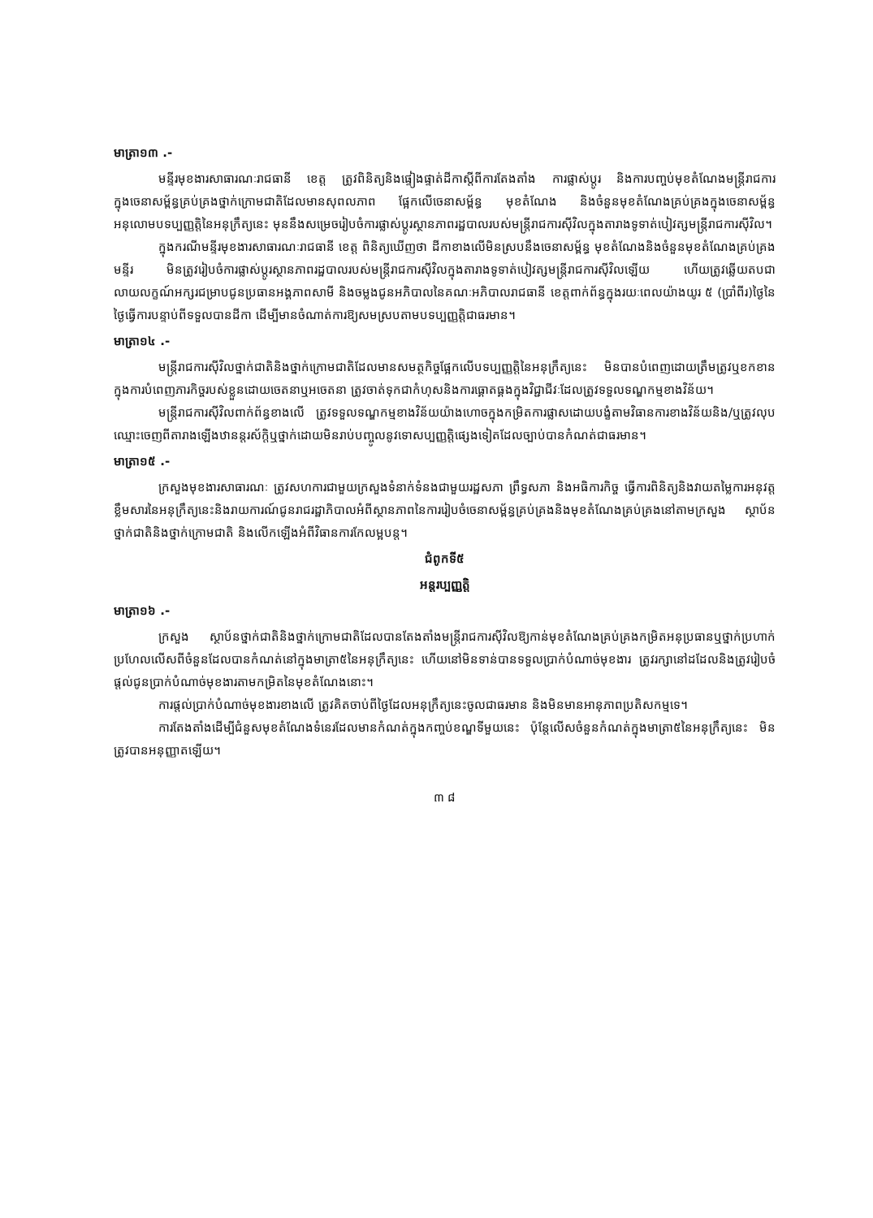មាត្រា១៣ .-
មន្ទីរមុខងារសាធារណៈរាជធានី ខេត្ត ត្រូវពិនិត្យនិងផ្ទៀងផ្ទាត់ដីកាស្តីពីការតែងតាំង ការផ្លាស់ប្តូរ និងការបញ្ចប់មុខតំណែងមន្ត្រីរាជការក្នុងចេនាសម្ព័ន្ធគ្រប់គ្រងថ្នាក់ក្រោមជាតិដែលមានសុពលភាព ផ្អែកលើចេនាសម្ព័ន្ធ មុខតំណែង និងចំនួនមុខតំណែងគ្រប់គ្រងក្នុងចេនាសម្ព័ន្ធអនុលោមបទប្បញ្ញត្តិនៃអនុក្រឹត្យនេះ មុននឹងសម្រេចរៀបចំការផ្លាស់ប្តូរស្ថានភាពរដ្ឋបាលរបស់មន្ត្រីរាជការស៊ីវិលក្នុងតារាងទូទាត់បៀវត្សមន្ត្រីរាជការស៊ីវិល។
ក្នុងករណីមន្ទីរមុខងារសាធារណៈរាជធានី ខេត្ត ពិនិត្យឃើញថា ដីកាខាងលើមិនស្របនឹងចេនាសម្ព័ន្ធ មុខតំណែងនិងចំនួនមុខតំណែងគ្រប់គ្រង មន្ទីរ មិនត្រូវរៀបចំការផ្លាស់ប្តូរស្ថានភាពរដ្ឋបាលរបស់មន្ត្រីរាជការស៊ីវិលក្នុងតារាងទូទាត់បៀវត្សមន្ត្រីរាជការស៊ីវិលឡើយ ហើយត្រូវឆ្លើយតបជាលាយលក្ខណ៍អក្សរជម្រាបជូនប្រធានអង្គភាពសាមី និងចម្លងជូនអភិបាលនៃគណៈអភិបាលរាជធានី ខេត្តពាក់ព័ន្ធក្នុងរយៈពេលយ៉ាងយូរ ៥ (ប្រាំពីរ)ថ្ងៃនៃថ្ងៃធ្វើការបន្ទាប់ពីទទួលបានដីកា ដើម្បីមានចំណាត់ការឱ្យសមស្របតាមបទប្បញ្ញត្តិជាធរមាន។
មាត្រា១៤ .-
មន្ត្រីរាជការស៊ីវិលថ្នាក់ជាតិនិងថ្នាក់ក្រោមជាតិដែលមានសមត្ថកិច្ចផ្អែកលើបទប្បញ្ញត្តិនៃអនុក្រឹត្យនេះ មិនបានបំពេញដោយត្រឹមត្រូវឬខកខានក្នុងការបំពេញភារកិច្ចរបស់ខ្លួនដោយចេតនាឬអចេតនា ត្រូវចាត់ទុកជាកំហុសនិងការធ្គោតធ្គងក្នុងវិជ្ជាជីវៈដែលត្រូវទទួលទណ្ឌកម្មខាងវិន័យ។
មន្ត្រីរាជការស៊ីវិលពាក់ព័ន្ធខាងលើ ត្រូវទទួលទណ្ឌកម្មខាងវិន័យយ៉ាងហោចក្នុងកម្រិតការផ្លាសដោយបង្ខំតាមវិធានការខាងវិន័យនិង/ឬត្រូវលុបឈ្មោះចេញពីតារាងឡើងឋានន្តរស័ក្តិឬថ្នាក់ដោយមិនរាប់បញ្ចូលនូវទោសប្បញ្ញត្តិផ្សេងទៀតដែលច្បាប់បានកំណត់ជាធរមាន។
មាត្រា១៥ .-
ក្រសួងមុខងារសាធារណៈ ត្រូវសហការជាមួយក្រសួងទំនាក់ទំនងជាមួយរដ្ឋសភា ព្រឹទ្ធសភា និងអធិការកិច្ច ធ្វើការពិនិត្យនិងវាយតម្លៃការអនុវត្តខ្លឹមសារនៃអនុក្រឹត្យនេះនិងរាយការណ៍ជូនរាជរដ្ឋាភិបាលអំពីស្ថានភាពនៃការរៀបចំចេនាសម្ព័ន្ធគ្រប់គ្រងនិងមុខតំណែងគ្រប់គ្រងនៅតាមក្រសួង ស្ថាប័នថ្នាក់ជាតិនិងថ្នាក់ក្រោមជាតិ និងលើកឡើងអំពីវិធានការកែលម្អបន្ត។
ជំពូកទី៥
អន្តរប្បញ្ញត្តិ
មាត្រា១៦ .-
ក្រសួង ស្ថាប័នថ្នាក់ជាតិនិងថ្នាក់ក្រោមជាតិដែលបានតែងតាំងមន្ត្រីរាជការស៊ីវិលឱ្យកាន់មុខតំណែងគ្រប់គ្រងកម្រិតអនុប្រធានឬថ្នាក់ប្រហាក់ប្រហែលលើសពីចំនួនដែលបានកំណត់នៅក្នុងមាត្រា៥នៃអនុក្រឹត្យនេះ ហើយនៅមិនទាន់បានទទួលប្រាក់បំណាច់មុខងារ ត្រូវរក្សានៅដដែលនិងត្រូវរៀបចំផ្តល់ជូនប្រាក់បំណាច់មុខងារតាមកម្រិតនៃមុខតំណែងនោះ។
ការផ្តល់ប្រាក់បំណាច់មុខងារខាងលើ ត្រូវគិតចាប់ពីថ្ងៃដែលអនុក្រឹត្យនេះចូលជាធរមាន និងមិនមានអានុភាពប្រតិសកម្មទេ។
ការតែងតាំងដើម្បីជំនួសមុខតំណែងទំនេរដែលមានកំណត់ក្នុងកញ្ចប់ខណ្ឌទីមួយនេះ ប៉ុន្តែលើសចំនួនកំណត់ក្នុងមាត្រា៥នៃអនុក្រឹត្យនេះ មិនត្រូវបានអនុញ្ញាតឡើយ។
៣ ៨